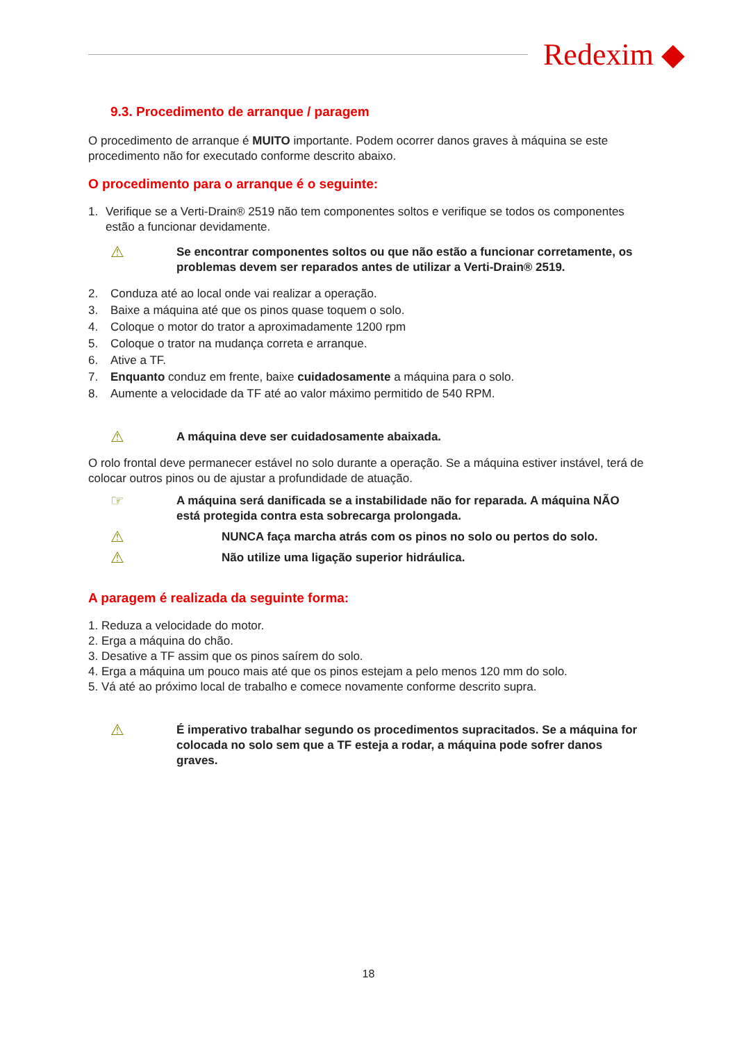Redexim ◆
9.3. Procedimento de arranque / paragem
O procedimento de arranque é MUITO importante. Podem ocorrer danos graves à máquina se este procedimento não for executado conforme descrito abaixo.
O procedimento para o arranque é o seguinte:
1. Verifique se a Verti-Drain® 2519 não tem componentes soltos e verifique se todos os componentes estão a funcionar devidamente.
⚠ Se encontrar componentes soltos ou que não estão a funcionar corretamente, os problemas devem ser reparados antes de utilizar a Verti-Drain® 2519.
2. Conduza até ao local onde vai realizar a operação.
3. Baixe a máquina até que os pinos quase toquem o solo.
4. Coloque o motor do trator a aproximadamente 1200 rpm
5. Coloque o trator na mudança correta e arranque.
6. Ative a TF.
7. Enquanto conduz em frente, baixe cuidadosamente a máquina para o solo.
8. Aumente a velocidade da TF até ao valor máximo permitido de 540 RPM.
⚠ A máquina deve ser cuidadosamente abaixada.
O rolo frontal deve permanecer estável no solo durante a operação. Se a máquina estiver instável, terá de colocar outros pinos ou de ajustar a profundidade de atuação.
☞ A máquina será danificada se a instabilidade não for reparada. A máquina NÃO está protegida contra esta sobrecarga prolongada.
⚠ NUNCA faça marcha atrás com os pinos no solo ou pertos do solo.
⚠ Não utilize uma ligação superior hidráulica.
A paragem é realizada da seguinte forma:
1. Reduza a velocidade do motor.
2. Erga a máquina do chão.
3. Desative a TF assim que os pinos saírem do solo.
4. Erga a máquina um pouco mais até que os pinos estejam a pelo menos 120 mm do solo.
5. Vá até ao próximo local de trabalho e comece novamente conforme descrito supra.
⚠ É imperativo trabalhar segundo os procedimentos supracitados. Se a máquina for colocada no solo sem que a TF esteja a rodar, a máquina pode sofrer danos graves.
18